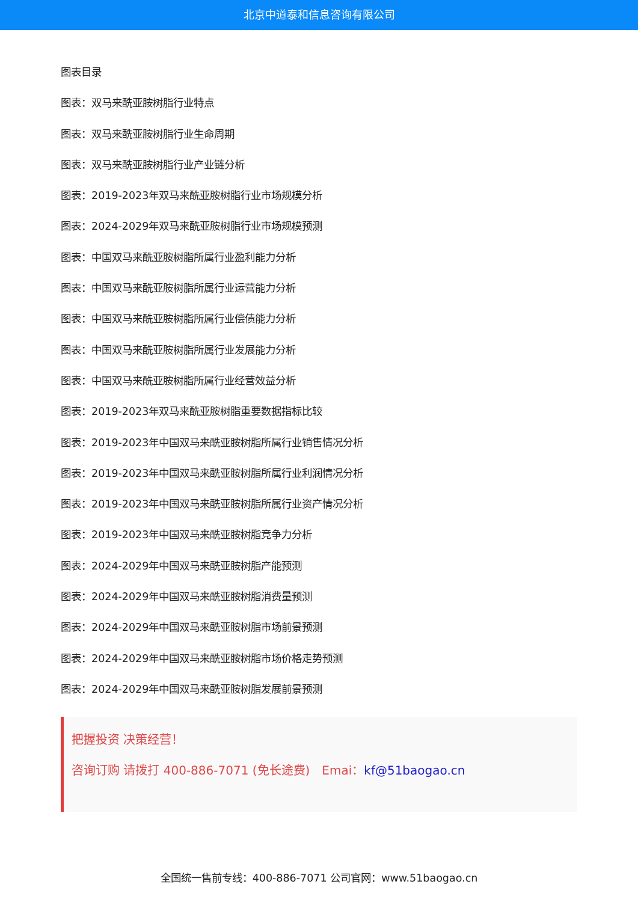北京中道泰和信息咨询有限公司
图表目录
图表：双马来酰亚胺树脂行业特点
图表：双马来酰亚胺树脂行业生命周期
图表：双马来酰亚胺树脂行业产业链分析
图表：2019-2023年双马来酰亚胺树脂行业市场规模分析
图表：2024-2029年双马来酰亚胺树脂行业市场规模预测
图表：中国双马来酰亚胺树脂所属行业盈利能力分析
图表：中国双马来酰亚胺树脂所属行业运营能力分析
图表：中国双马来酰亚胺树脂所属行业偿债能力分析
图表：中国双马来酰亚胺树脂所属行业发展能力分析
图表：中国双马来酰亚胺树脂所属行业经营效益分析
图表：2019-2023年双马来酰亚胺树脂重要数据指标比较
图表：2019-2023年中国双马来酰亚胺树脂所属行业销售情况分析
图表：2019-2023年中国双马来酰亚胺树脂所属行业利润情况分析
图表：2019-2023年中国双马来酰亚胺树脂所属行业资产情况分析
图表：2019-2023年中国双马来酰亚胺树脂竞争力分析
图表：2024-2029年中国双马来酰亚胺树脂产能预测
图表：2024-2029年中国双马来酰亚胺树脂消费量预测
图表：2024-2029年中国双马来酰亚胺树脂市场前景预测
图表：2024-2029年中国双马来酰亚胺树脂市场价格走势预测
图表：2024-2029年中国双马来酰亚胺树脂发展前景预测
把握投资 决策经营！
咨询订购 请拨打 400-886-7071 (免长途费)　Emai：kf@51baogao.cn
全国统一售前专线：400-886-7071 公司官网：www.51baogao.cn